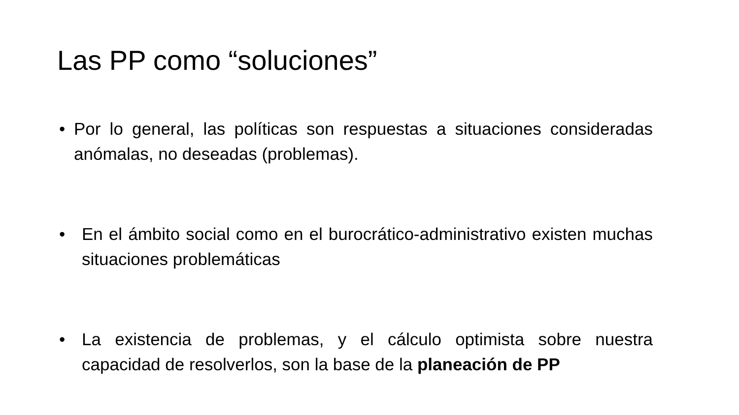Las PP como “soluciones”
• Por lo general, las políticas son respuestas a situaciones consideradas anómalas, no deseadas (problemas).
• En el ámbito social como en el burocrático-administrativo existen muchas situaciones problemáticas
• La existencia de problemas, y el cálculo optimista sobre nuestra capacidad de resolverlos, son la base de la planeación de PP